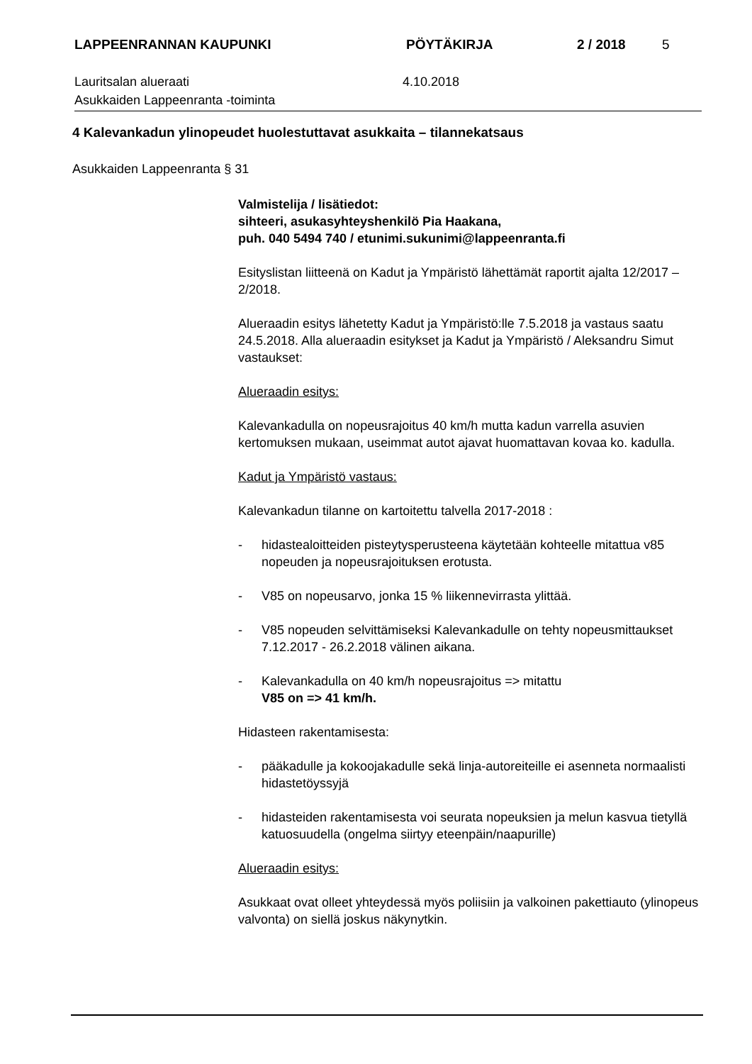LAPPEENRANNAN KAUPUNKI PÖYTÄKIRJA 2 / 2018 5
Lauritsalan alueraati
Asukkaiden Lappeenranta -toiminta
4.10.2018
4 Kalevankadun ylinopeudet huolestuttavat asukkaita – tilannekatsaus
Asukkaiden Lappeenranta § 31
Valmistelija / lisätiedot:
sihteeri, asukasyhteyshenkilö Pia Haakana,
puh. 040 5494 740 / etunimi.sukunimi@lappeenranta.fi
Esityslistan liitteenä on Kadut ja Ympäristö lähettämät raportit ajalta 12/2017 – 2/2018.
Alueraadin esitys lähetetty Kadut ja Ympäristö:lle 7.5.2018 ja vastaus saatu 24.5.2018. Alla alueraadin esitykset ja Kadut ja Ympäristö / Aleksandru Simut vastaukset:
Alueraadin esitys:
Kalevankadulla on nopeusrajoitus 40 km/h mutta kadun varrella asuvien kertomuksen mukaan, useimmat autot ajavat huomattavan kovaa ko. kadulla.
Kadut ja Ympäristö vastaus:
Kalevankadun tilanne on kartoitettu talvella 2017-2018 :
- hidastealoitteiden pisteytysperusteena käytetään kohteelle mitattua v85 nopeuden ja nopeusrajoituksen erotusta.
- V85 on nopeusarvo, jonka 15 % liikennevirrasta ylittää.
- V85 nopeuden selvittämiseksi Kalevankadulle on tehty nopeusmittaukset 7.12.2017 - 26.2.2018 välinen aikana.
- Kalevankadulla on 40 km/h nopeusrajoitus => mitattu
V85 on => 41 km/h.
Hidasteen rakentamisesta:
- pääkadulle ja kokoojakadulle sekä linja-autoreiteille ei asenneta normaalisti hidastetöyssyjä
- hidasteiden rakentamisesta voi seurata nopeuksien ja melun kasvua tietyllä katuosuudella (ongelma siirtyy eteenpäin/naapurille)
Alueraadin esitys:
Asukkaat ovat olleet yhteydessä myös poliisiin ja valkoinen pakettiauto (ylinopeus valvonta) on siellä joskus näkynytkin.